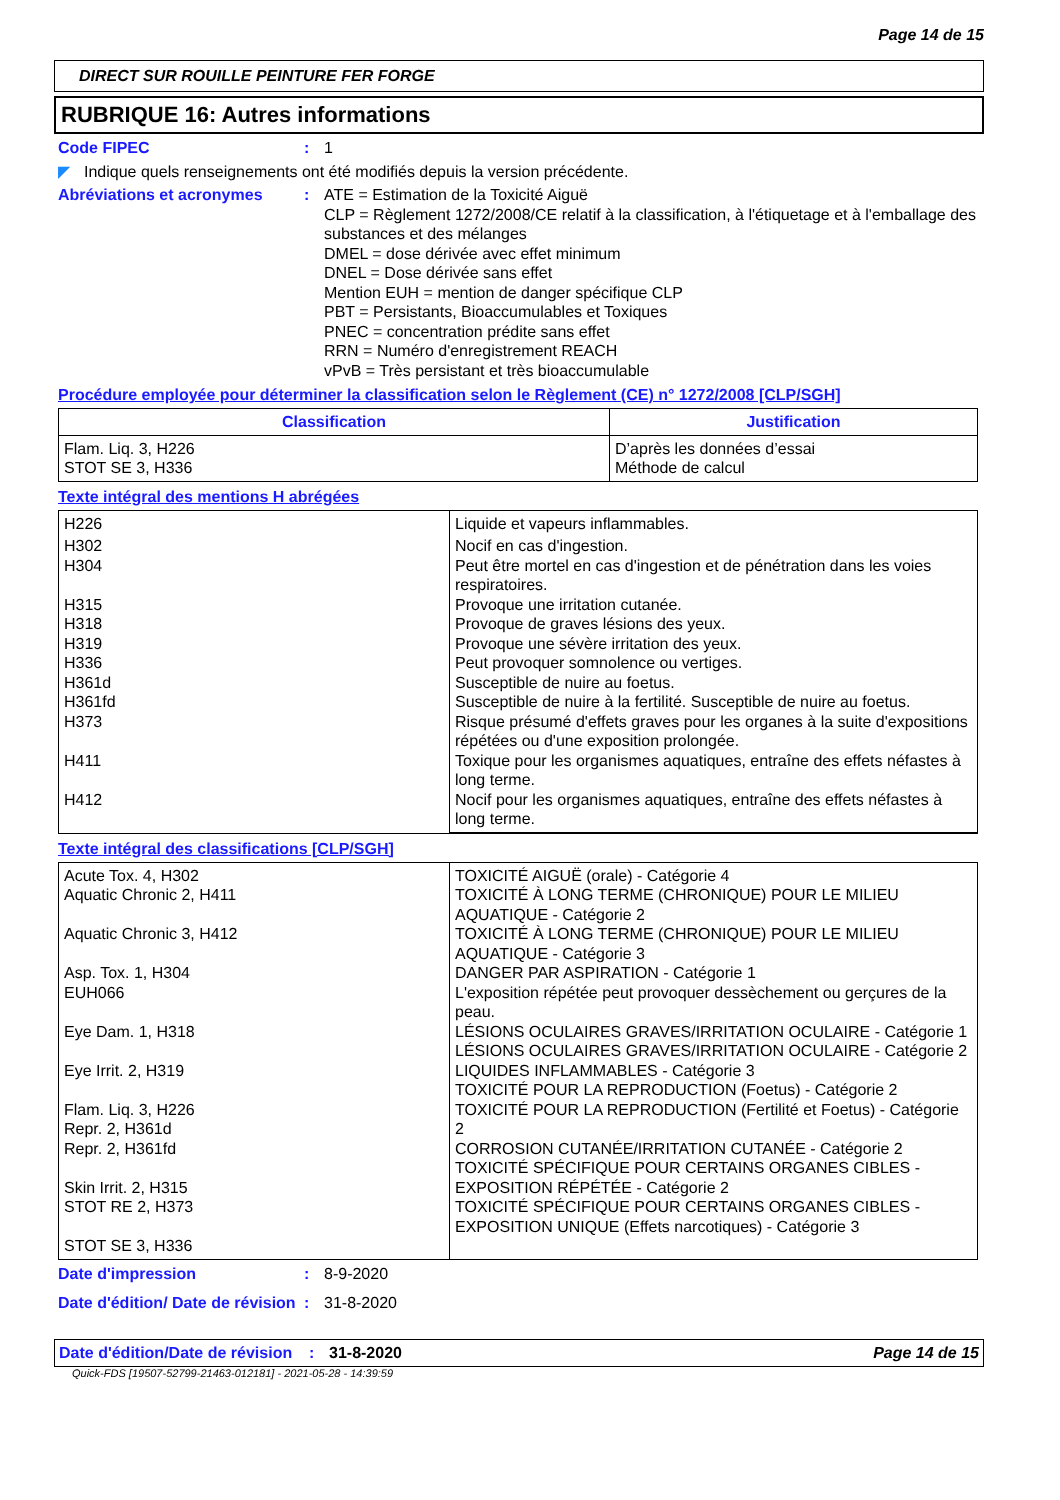Page 14 de 15
DIRECT SUR ROUILLE PEINTURE FER FORGE
RUBRIQUE 16: Autres informations
Code FIPEC : 1
◤ Indique quels renseignements ont été modifiés depuis la version précédente.
Abréviations et acronymes : ATE = Estimation de la Toxicité Aiguë
CLP = Règlement 1272/2008/CE relatif à la classification, à l'étiquetage et à l'emballage des substances et des mélanges
DMEL = dose dérivée avec effet minimum
DNEL = Dose dérivée sans effet
Mention EUH = mention de danger spécifique CLP
PBT = Persistants, Bioaccumulables et Toxiques
PNEC = concentration prédite sans effet
RRN = Numéro d'enregistrement REACH
vPvB = Très persistant et très bioaccumulable
Procédure employée pour déterminer la classification selon le Règlement (CE) n° 1272/2008 [CLP/SGH]
| Classification | Justification |
| --- | --- |
| Flam. Liq. 3, H226 STOT SE 3, H336 | D’après les données d’essai Méthode de calcul |
Texte intégral des mentions H abrégées
| H226 | Liquide et vapeurs inflammables. |
| H302 H304 H315 H318 H319 H336 H361d H361fd H373 H411 H412 | Nocif en cas d'ingestion. Peut être mortel en cas d'ingestion et de pénétration dans les voies respiratoires. Provoque une irritation cutanée. Provoque de graves lésions des yeux. Provoque une sévère irritation des yeux. Peut provoquer somnolence ou vertiges. Susceptible de nuire au foetus. Susceptible de nuire à la fertilité. Susceptible de nuire au foetus. Risque présumé d'effets graves pour les organes à la suite d'expositions répétées ou d'une exposition prolongée. Toxique pour les organismes aquatiques, entraîne des effets néfastes à long terme. Nocif pour les organismes aquatiques, entraîne des effets néfastes à long terme. |
Texte intégral des classifications [CLP/SGH]
| Acute Tox. 4, H302 Aquatic Chronic 2, H411 Aquatic Chronic 3, H412 Asp. Tox. 1, H304 EUH066 Eye Dam. 1, H318 Eye Irrit. 2, H319 Flam. Liq. 3, H226 Repr. 2, H361d Repr. 2, H361fd Skin Irrit. 2, H315 STOT RE 2, H373 STOT SE 3, H336 | TOXICITÉ AIGUË (orale) - Catégorie 4 TOXICITÉ À LONG TERME (CHRONIQUE) POUR LE MILIEU AQUATIQUE - Catégorie 2 TOXICITÉ À LONG TERME (CHRONIQUE) POUR LE MILIEU AQUATIQUE - Catégorie 3 DANGER PAR ASPIRATION - Catégorie 1 L'exposition répétée peut provoquer dessèchement ou gerçures de la peau. LÉSIONS OCULAIRES GRAVES/IRRITATION OCULAIRE - Catégorie 1 LÉSIONS OCULAIRES GRAVES/IRRITATION OCULAIRE - Catégorie 2 LIQUIDES INFLAMMABLES - Catégorie 3 TOXICITÉ POUR LA REPRODUCTION (Foetus) - Catégorie 2 TOXICITÉ POUR LA REPRODUCTION (Fertilité et Foetus) - Catégorie 2 CORROSION CUTANÉE/IRRITATION CUTANÉE - Catégorie 2 TOXICITÉ SPÉCIFIQUE POUR CERTAINS ORGANES CIBLES - EXPOSITION RÉPÉTÉE - Catégorie 2 TOXICITÉ SPÉCIFIQUE POUR CERTAINS ORGANES CIBLES - EXPOSITION UNIQUE (Effets narcotiques) - Catégorie 3 |
Date d'impression : 8-9-2020
Date d'édition/ Date de révision
: 31-8-2020
Date d'édition/Date de révision
: 31-8-2020 Page 14 de 15
Quick-FDS [19507-52799-21463-012181] - 2021-05-28 - 14:39:59